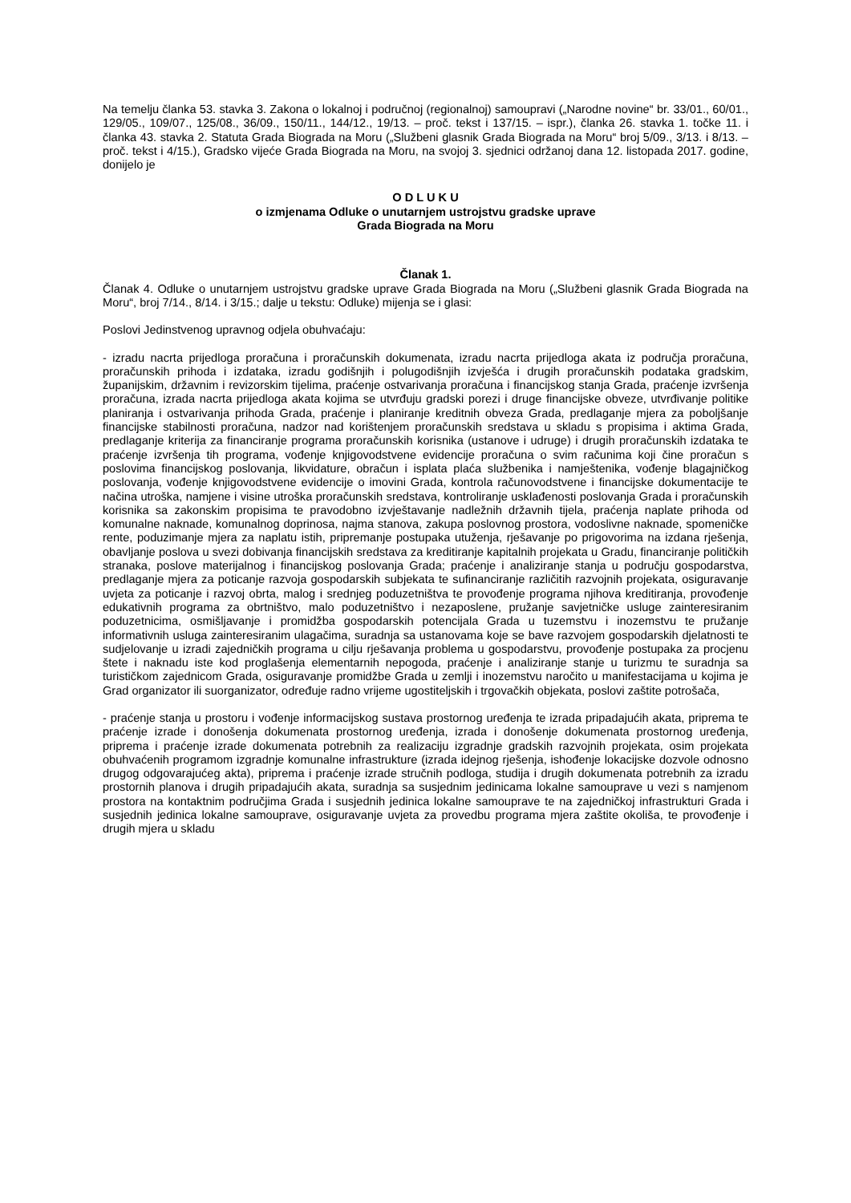Na temelju članka 53. stavka 3. Zakona o lokalnoj i područnoj (regionalnoj) samoupravi („Narodne novine“ br. 33/01., 60/01., 129/05., 109/07., 125/08., 36/09., 150/11., 144/12., 19/13. – proč. tekst i 137/15. – ispr.), članka 26. stavka 1. točke 11. i članka 43. stavka 2. Statuta Grada Biograda na Moru („Službeni glasnik Grada Biograda na Moru“ broj 5/09., 3/13. i 8/13. – proč. tekst i 4/15.), Gradsko vijeće Grada Biograda na Moru, na svojoj 3. sjednici održanoj dana 12. listopada 2017. godine, donijelo je
O D L U K U
o izmjenama Odluke o unutarnjem ustrojstvu gradske uprave
Grada Biograda na Moru
Članak 1.
Članak 4. Odluke o unutarnjem ustrojstvu gradske uprave Grada Biograda na Moru („Službeni glasnik Grada Biograda na Moru“, broj 7/14., 8/14. i 3/15.; dalje u tekstu: Odluke) mijenja se i glasi:
Poslovi Jedinstvenog upravnog odjela obuhvaćaju:
- izradu nacrta prijedloga proračuna i proračunskih dokumenata, izradu nacrta prijedloga akata iz područja proračuna, proračunskih prihoda i izdataka, izradu godišnjih i polugodišnjih izvješća i drugih proračunskih podataka gradskim, županijskim, državnim i revizorskim tijelima, praćenje ostvarivanja proračuna i financijskog stanja Grada, praćenje izvršenja proračuna, izrada nacrta prijedloga akata kojima se utvrđuju gradski porezi i druge financijske obveze, utvrđivanje politike planiranja i ostvarivanja prihoda Grada, praćenje i planiranje kreditnih obveza Grada, predlaganje mjera za poboljšanje financijske stabilnosti proračuna, nadzor nad korištenjem proračunskih sredstava u skladu s propisima i aktima Grada, predlaganje kriterija za financiranje programa proračunskih korisnika (ustanove i udruge) i drugih proračunskih izdataka te praćenje izvršenja tih programa, vođenje knjigovodstvene evidencije proračuna o svim računima koji čine proračun s poslovima financijskog poslovanja, likvidature, obračun i isplata plaća službenika i namještenika, vođenje blagajničkog poslovanja, vođenje knjigovodstvene evidencije o imovini Grada, kontrola računovodstvene i financijske dokumentacije te načina utroška, namjene i visine utroška proračunskih sredstava, kontroliranje usklađenosti poslovanja Grada i proračunskih korisnika sa zakonskim propisima te pravodobno izvještavanje nadležnih državnih tijela, praćenja naplate prihoda od komunalne naknade, komunalnog doprinosa, najma stanova, zakupa poslovnog prostora, vodoslivne naknade, spomeničke rente, poduzimanje mjera za naplatu istih, pripremanje postupaka utuženja, rješavanje po prigovorima na izdana rješenja, obavljanje poslova u svezi dobivanja financijskih sredstava za kreditiranje kapitalnih projekata u Gradu, financiranje političkih stranaka, poslove materijalnog i financijskog poslovanja Grada; praćenje i analiziranje stanja u području gospodarstva, predlaganje mjera za poticanje razvoja gospodarskih subjekata te sufinanciranje različitih razvojnih projekata, osiguravanje uvjeta za poticanje i razvoj obrta, malog i srednjeg poduzetništva te provođenje programa njihova kreditiranja, provođenje edukativnih programa za obrtništvo, malo poduzetništvo i nezaposlene, pružanje savjetničke usluge zainteresiranim poduzetnicima, osmišljavanje i promidžba gospodarskih potencijala Grada u tuzemstvu i inozemstvu te pružanje informativnih usluga zainteresiranim ulagačima, suradnja sa ustanovama koje se bave razvojem gospodarskih djelatnosti te sudjelovanje u izradi zajedničkih programa u cilju rješavanja problema u gospodarstvu, provođenje postupaka za procjenu štete i naknadu iste kod proglašenja elementarnih nepogoda, praćenje i analiziranje stanje u turizmu te suradnja sa turističkom zajednicom Grada, osiguravanje promidžbe Grada u zemlji i inozemstvu naročito u manifestacijama u kojima je Grad organizator ili suorganizator, određuje radno vrijeme ugostiteljskih i trgovačkih objekata, poslovi zaštite potrošača,
- praćenje stanja u prostoru i vođenje informacijskog sustava prostornog uređenja te izrada pripadajućih akata, priprema te praćenje izrade i donošenja dokumenata prostornog uređenja, izrada i donošenje dokumenata prostornog uređenja, priprema i praćenje izrade dokumenata potrebnih za realizaciju izgradnje gradskih razvojnih projekata, osim projekata obuhvaćenih programom izgradnje komunalne infrastrukture (izrada idejnog rješenja, ishođenje lokacijske dozvole odnosno drugog odgovarajućeg akta), priprema i praćenje izrade stručnih podloga, studija i drugih dokumenata potrebnih za izradu prostornih planova i drugih pripadajućih akata, suradnja sa susjednim jedinicama lokalne samouprave u vezi s namjenom prostora na kontaktnim područjima Grada i susjednih jedinica lokalne samouprave te na zajedničkoj infrastrukturi Grada i susjednih jedinica lokalne samouprave, osiguravanje uvjeta za provedbu programa mjera zaštite okoliša, te provođenje i drugih mjera u skladu